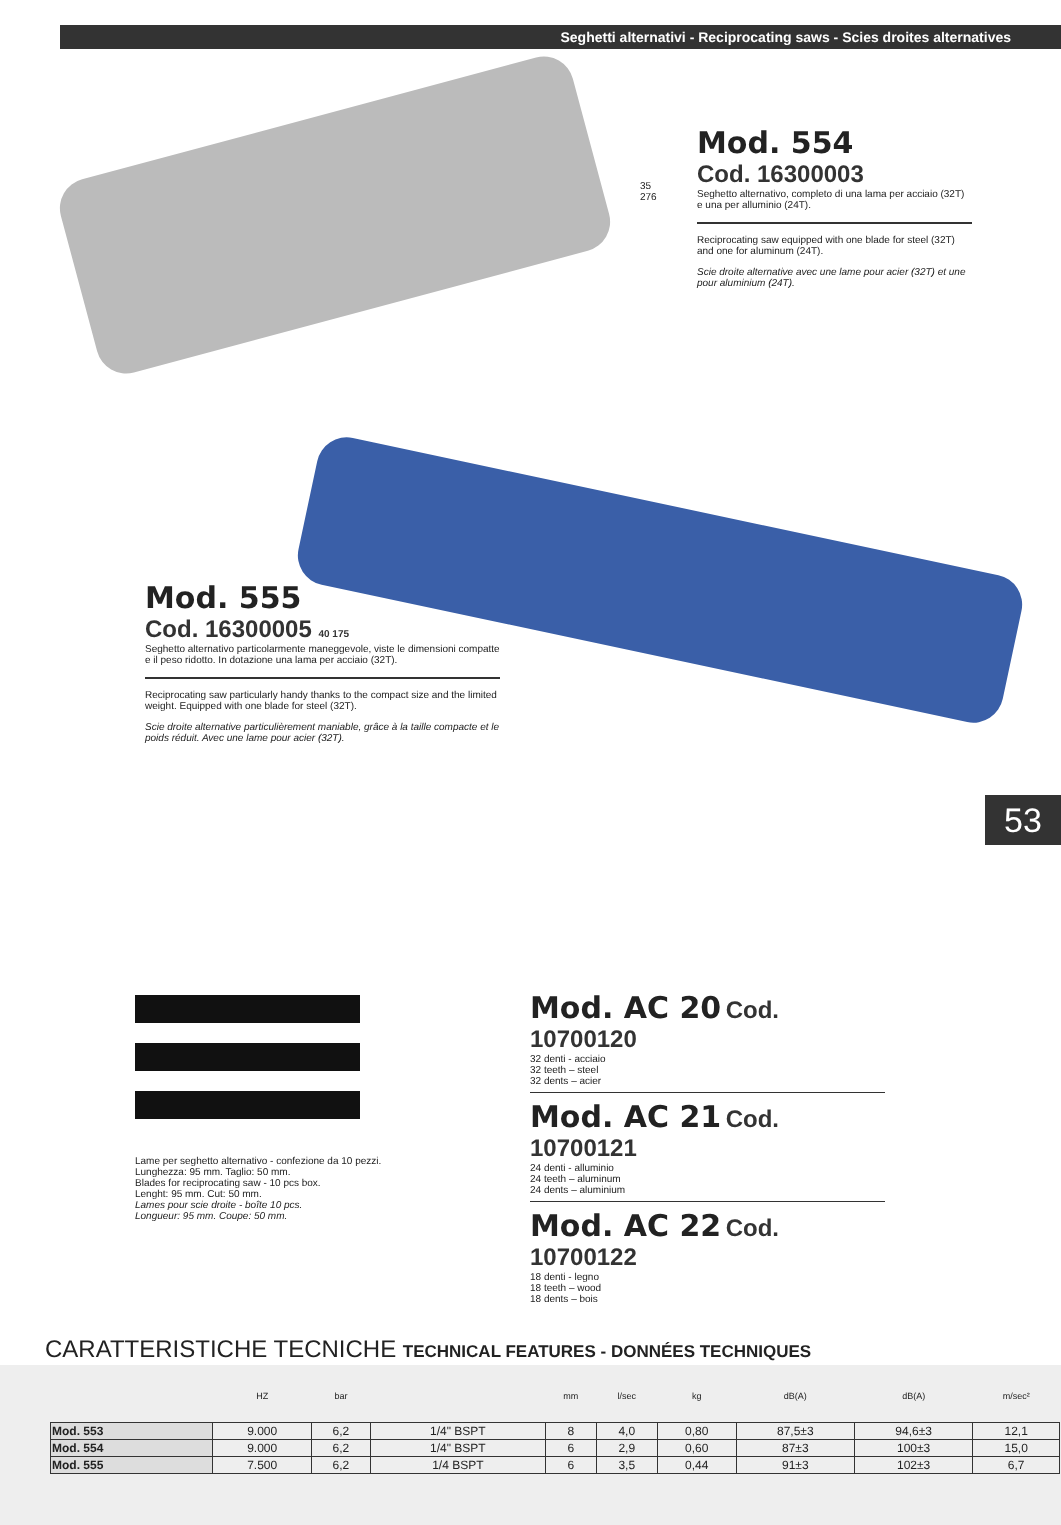Seghetti alternativi - Reciprocating saws - Scies droites alternatives
Mod. 554
Cod. 16300003
Seghetto alternativo, completo di una lama per acciaio (32T) e una per alluminio (24T).
Reciprocating saw equipped with one blade for steel (32T) and one for aluminum (24T).
Scie droite alternative avec une lame pour acier (32T) et une pour aluminium (24T).
35
276
Mod. 555
Cod. 16300005 40 175
Seghetto alternativo particolarmente maneggevole, viste le dimensioni compatte e il peso ridotto. In dotazione una lama per acciaio (32T).
Reciprocating saw particularly handy thanks to the compact size and the limited weight. Equipped with one blade for steel (32T).
Scie droite alternative particulièrement maniable, grâce à la taille compacte et le poids réduit. Avec une lame pour acier (32T).
53
Lame per seghetto alternativo - confezione da 10 pezzi.
Lunghezza: 95 mm. Taglio: 50 mm.
Blades for reciprocating saw - 10 pcs box.
Lenght: 95 mm. Cut: 50 mm.
Lames pour scie droite - boîte 10 pcs.
Longueur: 95 mm. Coupe: 50 mm.
Mod. AC 20 Cod. 10700120
32 denti - acciaio
32 teeth – steel
32 dents – acier
Mod. AC 21 Cod. 10700121
24 denti - alluminio
24 teeth – aluminum
24 dents – aluminium
Mod. AC 22 Cod. 10700122
18 denti - legno
18 teeth – wood
18 dents – bois
CARATTERISTICHE TECNICHE TECHNICAL FEATURES - DONNÉES TECHNIQUES
| | HZ | bar | | mm | l/sec | kg | dB(A) | dB(A) | m/sec² |
| --- | --- | --- | --- | --- | --- | --- | --- | --- | --- |
| Mod. 553 | 9.000 | 6,2 | 1/4" BSPT | 8 | 4,0 | 0,80 | 87,5±3 | 94,6±3 | 12,1 |
| Mod. 554 | 9.000 | 6,2 | 1/4" BSPT | 6 | 2,9 | 0,60 | 87±3 | 100±3 | 15,0 |
| Mod. 555 | 7.500 | 6,2 | 1/4 BSPT | 6 | 3,5 | 0,44 | 91±3 | 102±3 | 6,7 |